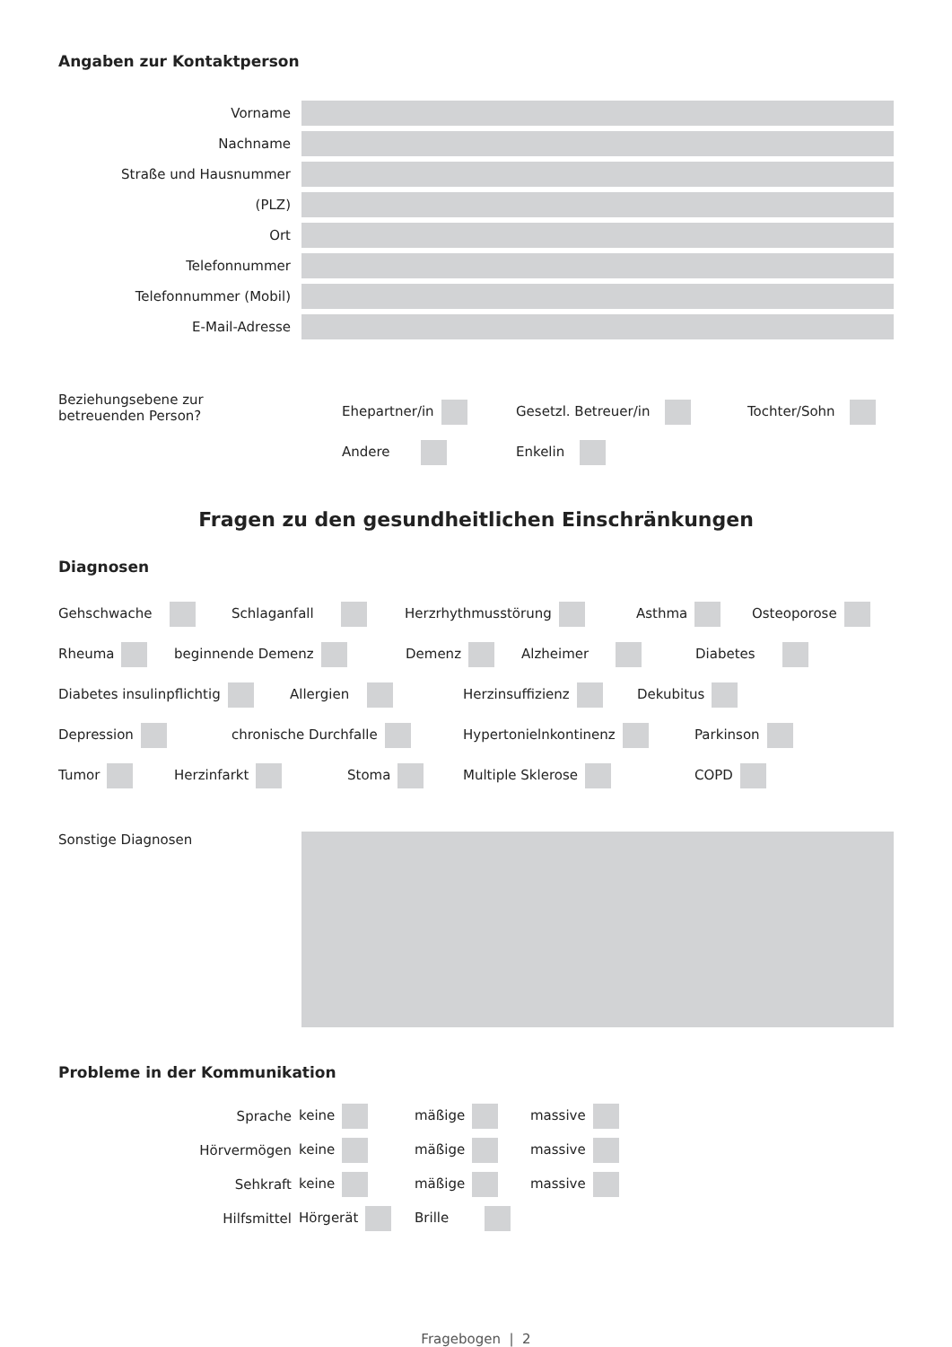Angaben zur Kontaktperson
Vorname
Nachname
Straße und Hausnummer
(PLZ)
Ort
Telefonnummer
Telefonnummer (Mobil)
E-Mail-Adresse
Beziehungsebene zur
betreuenden Person?
Ehepartner/in Gesetzl. Betreuer/in Tochter/Sohn
Andere Enkelin
Fragen zu den gesundheitlichen Einschränkungen
Diagnosen
Gehschwache Schlaganfall Herzrhythmusstörung Asthma Osteoporose
Rheuma beginnende Demenz Demenz Alzheimer Diabetes
Diabetes insulinpflichtig Allergien Herzinsuffizienz Dekubitus
Depression chronische Durchfalle Hypertonielnkontinenz Parkinson
Tumor Herzinfarkt Stoma Multiple Sklerose COPD
Sonstige Diagnosen
Probleme in der Kommunikation
Sprache keine mäßige massive
Hörvermögen keine mäßige massive
Sehkraft keine mäßige massive
Hilfsmittel Hörgerät Brille
Fragebogen | 2